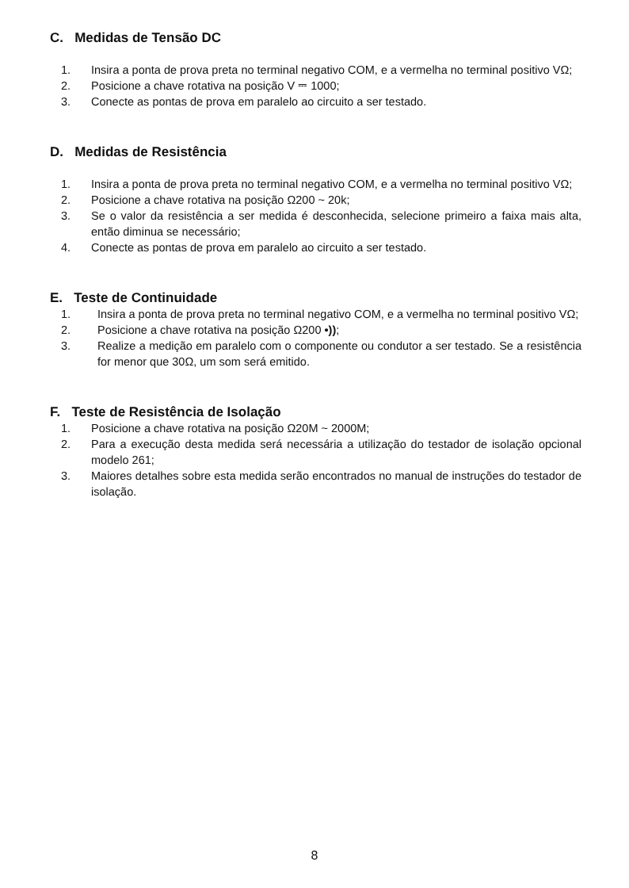C. Medidas de Tensão DC
1. Insira a ponta de prova preta no terminal negativo COM, e a vermelha no terminal positivo VΩ;
2. Posicione a chave rotativa na posição V ⎓ 1000;
3. Conecte as pontas de prova em paralelo ao circuito a ser testado.
D. Medidas de Resistência
1. Insira a ponta de prova preta no terminal negativo COM, e a vermelha no terminal positivo VΩ;
2. Posicione a chave rotativa na posição Ω200 ~ 20k;
3. Se o valor da resistência a ser medida é desconhecida, selecione primeiro a faixa mais alta, então diminua se necessário;
4. Conecte as pontas de prova em paralelo ao circuito a ser testado.
E. Teste de Continuidade
1. Insira a ponta de prova preta no terminal negativo COM, e a vermelha no terminal positivo VΩ;
2. Posicione a chave rotativa na posição Ω200 •));
3. Realize a medição em paralelo com o componente ou condutor a ser testado. Se a resistência for menor que 30Ω, um som será emitido.
F. Teste de Resistência de Isolação
1. Posicione a chave rotativa na posição Ω20M ~ 2000M;
2. Para a execução desta medida será necessária a utilização do testador de isolação opcional modelo 261;
3. Maiores detalhes sobre esta medida serão encontrados no manual de instruções do testador de isolação.
8